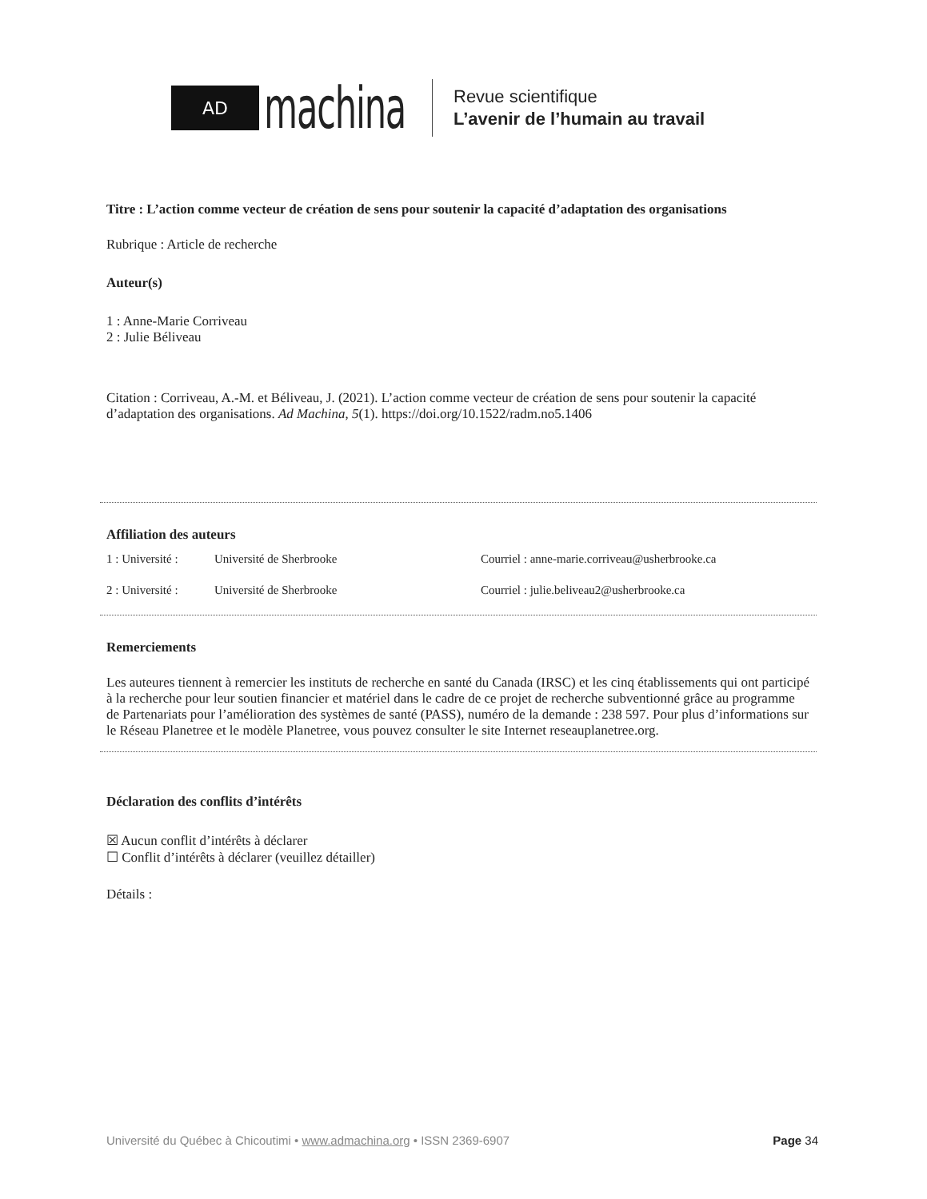AD
machina
Revue scientifique
L’avenir de l’humain au travail
Titre : L’action comme vecteur de création de sens pour soutenir la capacité d’adaptation des organisations
Rubrique : Article de recherche
Auteur(s)
1 : Anne-Marie Corriveau
2 : Julie Béliveau
Citation : Corriveau, A.-M. et Béliveau, J. (2021). L’action comme vecteur de création de sens pour soutenir la capacité d’adaptation des organisations. Ad Machina, 5(1). https://doi.org/10.1522/radm.no5.1406
Affiliation des auteurs
1 : Université : Université de Sherbrooke Courriel : anne-marie.corriveau@usherbrooke.ca
2 : Université : Université de Sherbrooke Courriel : julie.beliveau2@usherbrooke.ca
Remerciements
Les auteures tiennent à remercier les instituts de recherche en santé du Canada (IRSC) et les cinq établissements qui ont participé à la recherche pour leur soutien financier et matériel dans le cadre de ce projet de recherche subventionné grâce au programme de Partenariats pour l’amélioration des systèmes de santé (PASS), numéro de la demande : 238 597. Pour plus d’informations sur le Réseau Planetree et le modèle Planetree, vous pouvez consulter le site Internet reseauplanetree.org.
Déclaration des conflits d’intérêts
☒ Aucun conflit d’intérêts à déclarer
☐ Conflit d’intérêts à déclarer (veuillez détailler)
Détails :
Université du Québec à Chicoutimi • www.admachina.org • ISSN 2369-6907 Page 34